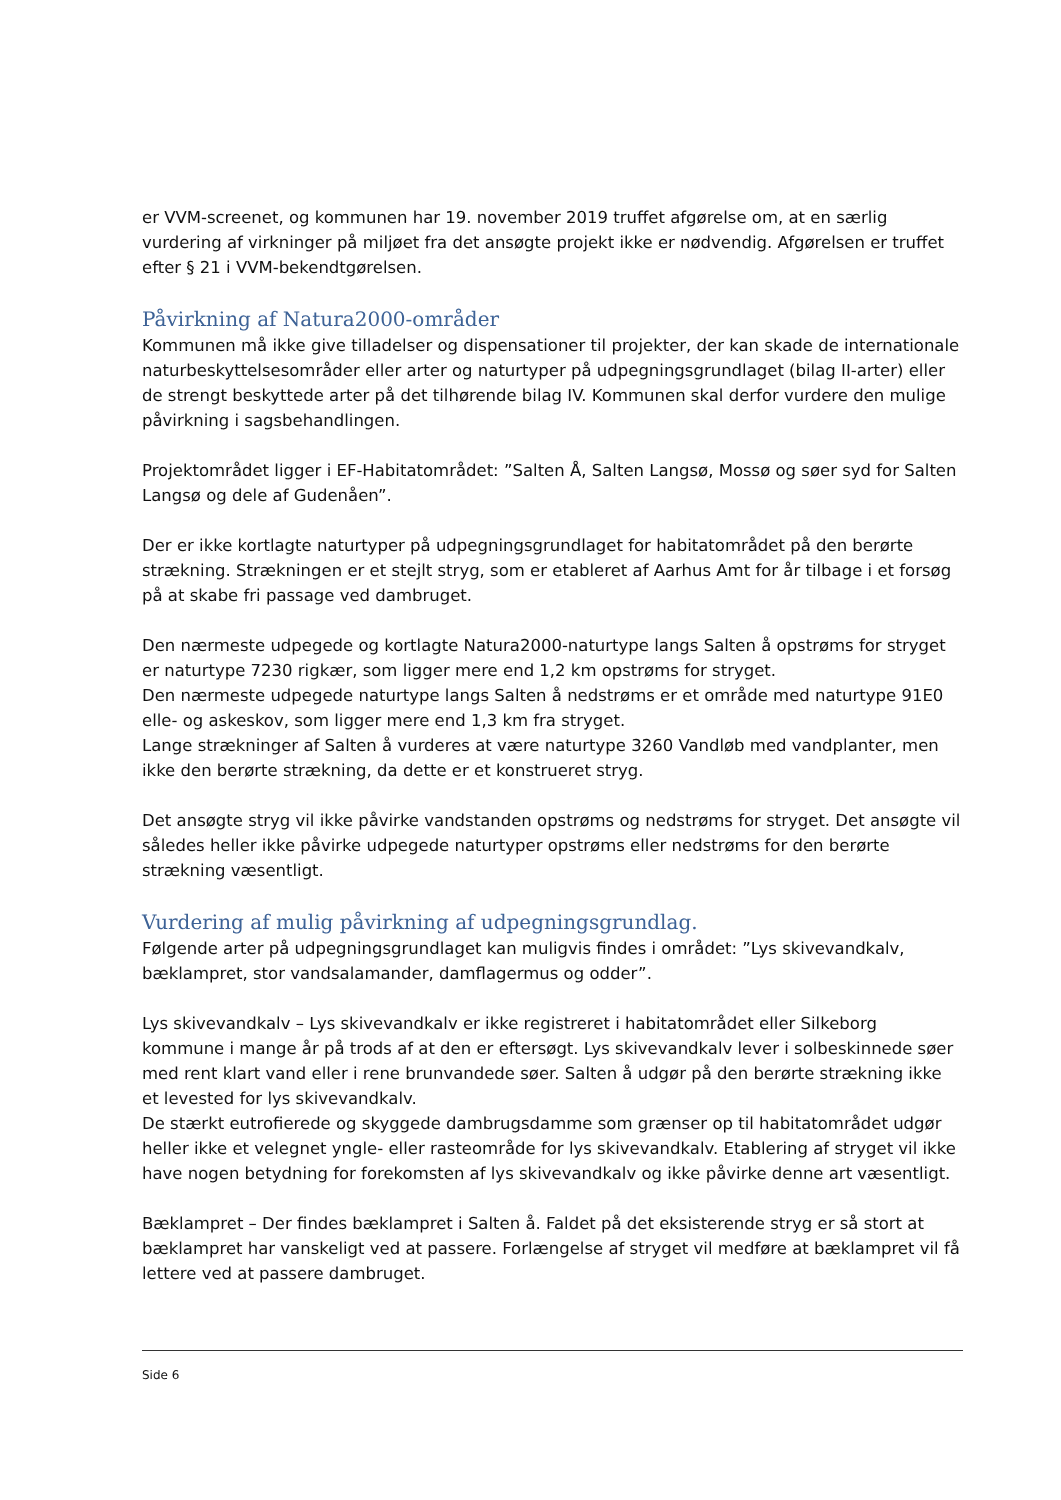er VVM-screenet, og kommunen har 19. november 2019 truffet afgørelse om, at en særlig vurdering af virkninger på miljøet fra det ansøgte projekt ikke er nødvendig. Afgørelsen er truffet efter § 21 i VVM-bekendtgørelsen.
Påvirkning af Natura2000-områder
Kommunen må ikke give tilladelser og dispensationer til projekter, der kan skade de internationale naturbeskyttelsesområder eller arter og naturtyper på udpegningsgrundlaget (bilag II-arter) eller de strengt beskyttede arter på det tilhørende bilag IV. Kommunen skal derfor vurdere den mulige påvirkning i sagsbehandlingen.
Projektområdet ligger i EF-Habitatområdet: ”Salten Å, Salten Langsø, Mossø og søer syd for Salten Langsø og dele af Gudenåen”.
Der er ikke kortlagte naturtyper på udpegningsgrundlaget for habitatområdet på den berørte strækning. Strækningen er et stejlt stryg, som er etableret af Aarhus Amt for år tilbage i et forsøg på at skabe fri passage ved dambruget.
Den nærmeste udpegede og kortlagte Natura2000-naturtype langs Salten å opstrøms for stryget er naturtype 7230 rigkær, som ligger mere end 1,2 km opstrøms for stryget.
Den nærmeste udpegede naturtype langs Salten å nedstrøms er et område med naturtype 91E0 elle- og askeskov, som ligger mere end 1,3 km fra stryget.
Lange strækninger af Salten å vurderes at være naturtype 3260 Vandløb med vandplanter, men ikke den berørte strækning, da dette er et konstrueret stryg.
Det ansøgte stryg vil ikke påvirke vandstanden opstrøms og nedstrøms for stryget. Det ansøgte vil således heller ikke påvirke udpegede naturtyper opstrøms eller nedstrøms for den berørte strækning væsentligt.
Vurdering af mulig påvirkning af udpegningsgrundlag.
Følgende arter på udpegningsgrundlaget kan muligvis findes i området: ”Lys skivevandkalv, bæklampret, stor vandsalamander, damflagermus og odder”.
Lys skivevandkalv – Lys skivevandkalv er ikke registreret i habitatområdet eller Silkeborg kommune i mange år på trods af at den er eftersøgt. Lys skivevandkalv lever i solbeskinnede søer med rent klart vand eller i rene brunvandede søer. Salten å udgør på den berørte strækning ikke et levested for lys skivevandkalv.
De stærkt eutrofierede og skyggede dambrugsdamme som grænser op til habitatområdet udgør heller ikke et velegnet yngle- eller rasteområde for lys skivevandkalv. Etablering af stryget vil ikke have nogen betydning for forekomsten af lys skivevandkalv og ikke påvirke denne art væsentligt.
Bæklampret – Der findes bæklampret i Salten å. Faldet på det eksisterende stryg er så stort at bæklampret har vanskeligt ved at passere. Forlængelse af stryget vil medføre at bæklampret vil få lettere ved at passere dambruget.
Side 6